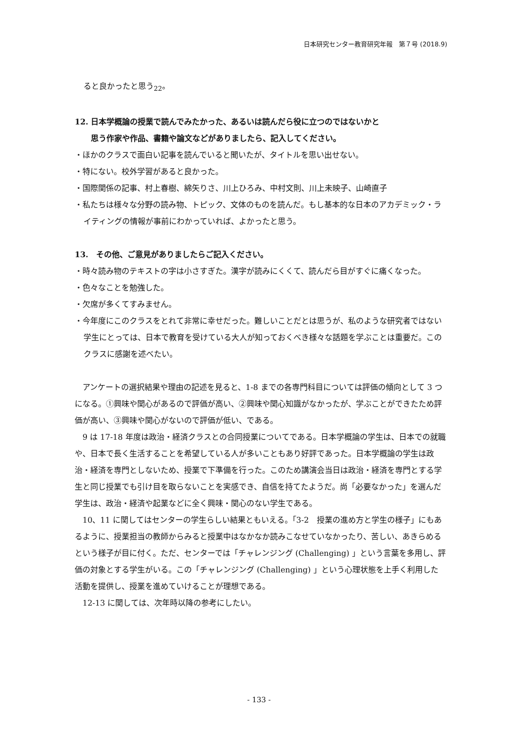日本研究センター教育研究年報　第７号 (2018.9)
ると良かったと思う<sub>22</sub>。
12. 日本学概論の授業で読んでみたかった、あるいは読んだら役に立つのではないかと
思う作家や作品、書籍や論文などがありましたら、記入してください。
・ほかのクラスで面白い記事を読んでいると聞いたが、タイトルを思い出せない。
・特にない。校外学習があると良かった。
・国際関係の記事、村上春樹、綿矢りさ、川上ひろみ、中村文則、川上未映子、山崎直子
・私たちは様々な分野の読み物、トピック、文体のものを読んだ。もし基本的な日本のアカデミック・ライティングの情報が事前にわかっていれば、よかったと思う。
13.　その他、ご意見がありましたらご記入ください。
・時々読み物のテキストの字は小さすぎた。漢字が読みにくくて、読んだら目がすぐに痛くなった。
・色々なことを勉強した。
・欠席が多くてすみません。
・今年度にこのクラスをとれて非常に幸せだった。難しいことだとは思うが、私のような研究者ではない学生にとっては、日本で教育を受けている大人が知っておくべき様々な話題を学ぶことは重要だ。このクラスに感謝を述べたい。
　アンケートの選択結果や理由の記述を見ると、1-8 までの各専門科目については評価の傾向として 3 つになる。①興味や関心があるので評価が高い、②興味や関心知識がなかったが、学ぶことができたため評価が高い、③興味や関心がないので評価が低い、である。
　9 は 17-18 年度は政治・経済クラスとの合同授業についてである。日本学概論の学生は、日本での就職や、日本で長く生活することを希望している人が多いこともあり好評であった。日本学概論の学生は政治・経済を専門としないため、授業で下準備を行った。このため講演会当日は政治・経済を専門とする学生と同じ授業でも引け目を取らないことを実感でき、自信を持てたようだ。尚「必要なかった」を選んだ学生は、政治・経済や起業などに全く興味・関心のない学生である。
　10、11 に関してはセンターの学生らしい結果ともいえる。「3-2　授業の進め方と学生の様子」にもあるように、授業担当の教師からみると授業中はなかなか読みこなせていなかったり、苦しい、あきらめるという様子が目に付く。ただ、センターでは「チャレンジング (Challenging) 」という言葉を多用し、評価の対象とする学生がいる。この「チャレンジング (Challenging) 」という心理状態を上手く利用した活動を提供し、授業を進めていけることが理想である。
　12-13 に関しては、次年時以降の参考にしたい。
- 133 -